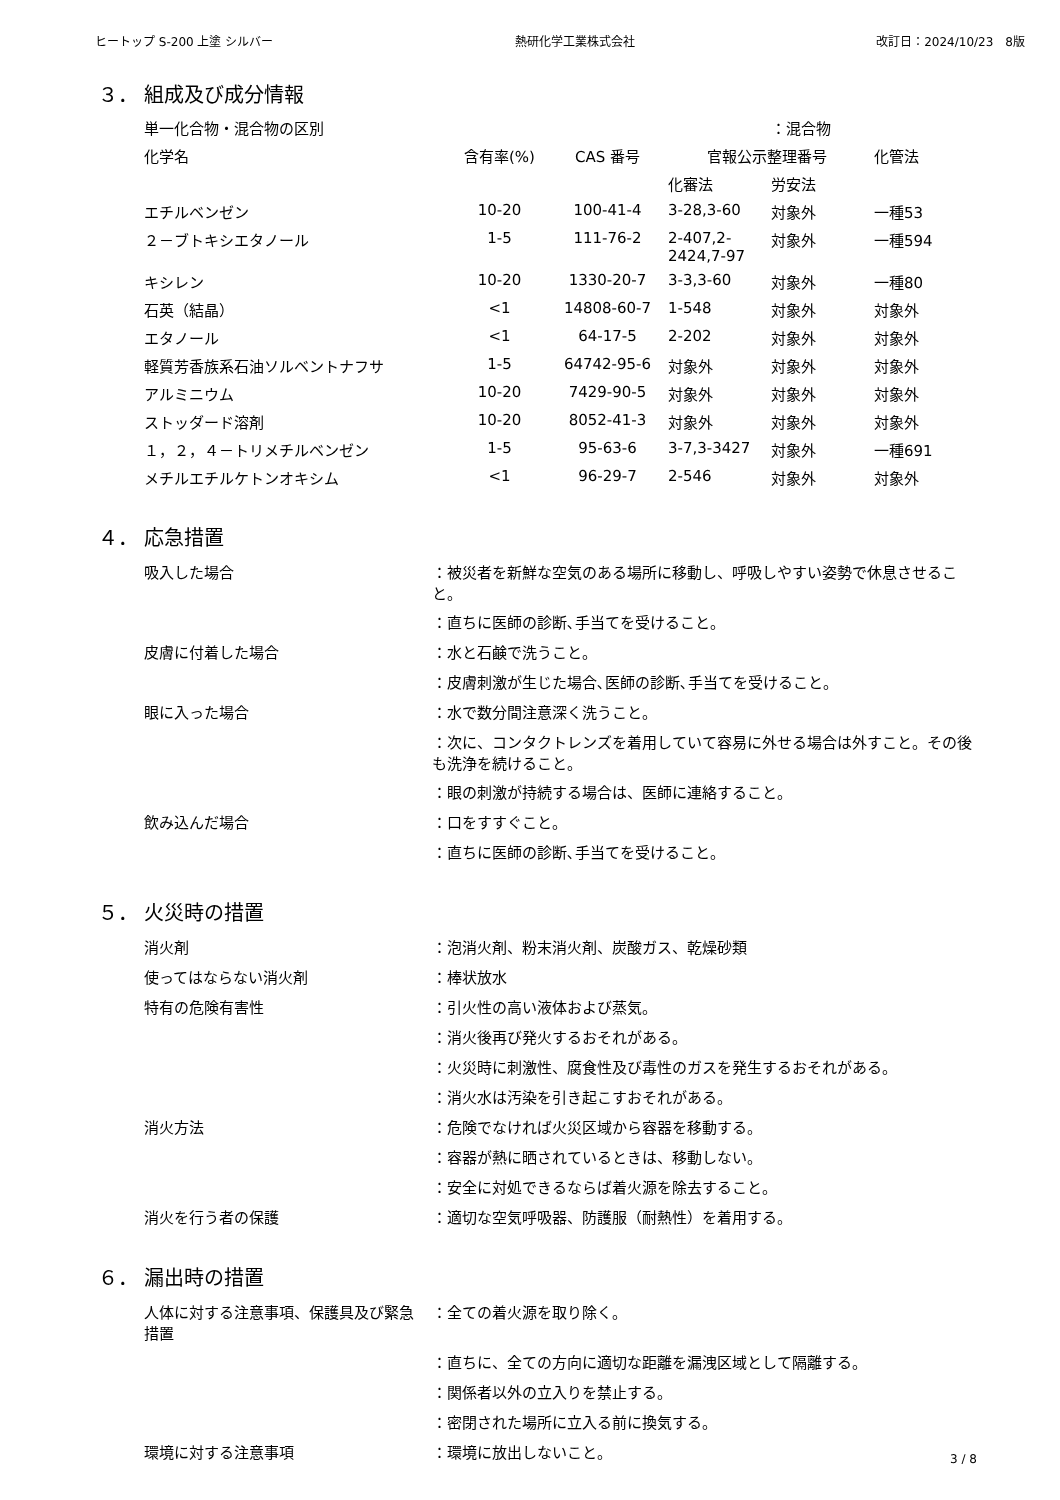ヒートップ S-200 上塗 シルバー 熱研化学工業株式会社 改訂日：2024/10/23　8版
３． 組成及び成分情報
| 単一化合物・混合物の区別 | | | | ：混合物 | |
| 化学名 | 含有率(%) | CAS 番号 | 官報公示整理番号 | | 化管法 |
| | | | 化審法 | 労安法 | |
| エチルベンゼン | 10-20 | 100-41-4 | 3-28,3-60 | 対象外 | 一種53 |
| ２－ブトキシエタノール | 1-5 | 111-76-2 | 2-407,2-2424,7-97 | 対象外 | 一種594 |
| キシレン | 10-20 | 1330-20-7 | 3-3,3-60 | 対象外 | 一種80 |
| 石英（結晶） | <1 | 14808-60-7 | 1-548 | 対象外 | 対象外 |
| エタノール | <1 | 64-17-5 | 2-202 | 対象外 | 対象外 |
| 軽質芳香族系石油ソルベントナフサ | 1-5 | 64742-95-6 | 対象外 | 対象外 | 対象外 |
| アルミニウム | 10-20 | 7429-90-5 | 対象外 | 対象外 | 対象外 |
| ストッダード溶剤 | 10-20 | 8052-41-3 | 対象外 | 対象外 | 対象外 |
| １，２，４－トリメチルベンゼン | 1-5 | 95-63-6 | 3-7,3-3427 | 対象外 | 一種691 |
| メチルエチルケトンオキシム | <1 | 96-29-7 | 2-546 | 対象外 | 対象外 |
４． 応急措置
| 吸入した場合 | ：被災者を新鮮な空気のある場所に移動し、呼吸しやすい姿勢で休息させること。 |
| | ：直ちに医師の診断､手当てを受けること。 |
| 皮膚に付着した場合 | ：水と石鹸で洗うこと。 |
| | ：皮膚刺激が生じた場合､医師の診断､手当てを受けること。 |
| 眼に入った場合 | ：水で数分間注意深く洗うこと。 |
| | ：次に、コンタクトレンズを着用していて容易に外せる場合は外すこと。その後も洗浄を続けること。 |
| | ：眼の刺激が持続する場合は、医師に連絡すること。 |
| 飲み込んだ場合 | ：口をすすぐこと。 |
| | ：直ちに医師の診断､手当てを受けること。 |
５． 火災時の措置
| 消火剤 | ：泡消火剤、粉末消火剤、炭酸ガス、乾燥砂類 |
| 使ってはならない消火剤 | ：棒状放水 |
| 特有の危険有害性 | ：引火性の高い液体および蒸気。 |
| | ：消火後再び発火するおそれがある。 |
| | ：火災時に刺激性、腐食性及び毒性のガスを発生するおそれがある。 |
| | ：消火水は汚染を引き起こすおそれがある。 |
| 消火方法 | ：危険でなければ火災区域から容器を移動する。 |
| | ：容器が熱に晒されているときは、移動しない。 |
| | ：安全に対処できるならば着火源を除去すること。 |
| 消火を行う者の保護 | ：適切な空気呼吸器、防護服（耐熱性）を着用する。 |
６． 漏出時の措置
| 人体に対する注意事項、保護具及び緊急措置 | ：全ての着火源を取り除く。 |
| | ：直ちに、全ての方向に適切な距離を漏洩区域として隔離する。 |
| | ：関係者以外の立入りを禁止する。 |
| | ：密閉された場所に立入る前に換気する。 |
| 環境に対する注意事項 | ：環境に放出しないこと。 |
3 / 8